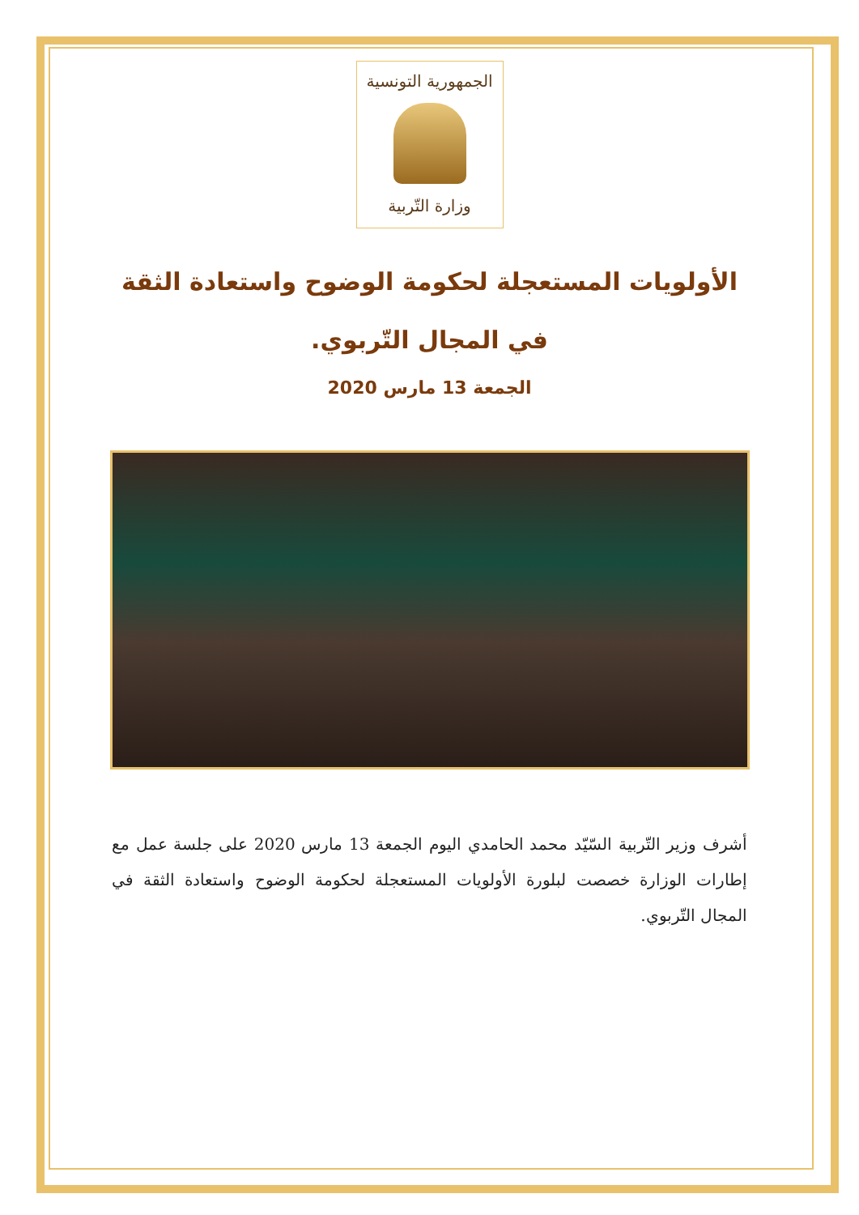الجمهورية التونسية
وزارة التّربية
الأولويات المستعجلة لحكومة الوضوح واستعادة الثقة
في المجال التّربوي.
الجمعة 13 مارس 2020
أشرف وزير التّربية السّيّد محمد الحامدي اليوم الجمعة 13 مارس 2020 على جلسة عمل مع إطارات الوزارة خصصت لبلورة الأولويات المستعجلة لحكومة الوضوح واستعادة الثقة في المجال التّربوي.